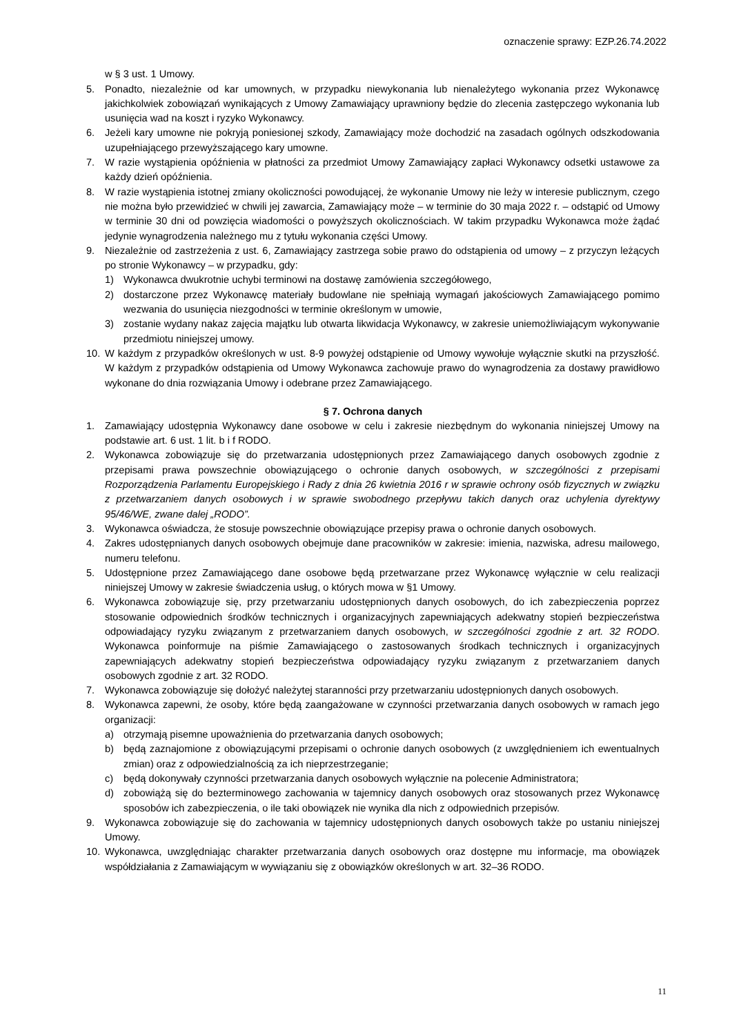oznaczenie sprawy: EZP.26.74.2022
w § 3 ust. 1 Umowy.
5. Ponadto, niezależnie od kar umownych, w przypadku niewykonania lub nienależytego wykonania przez Wykonawcę jakichkolwiek zobowiązań wynikających z Umowy Zamawiający uprawniony będzie do zlecenia zastępczego wykonania lub usunięcia wad na koszt i ryzyko Wykonawcy.
6. Jeżeli kary umowne nie pokryją poniesionej szkody, Zamawiający może dochodzić na zasadach ogólnych odszkodowania uzupełniającego przewyższającego kary umowne.
7. W razie wystąpienia opóźnienia w płatności za przedmiot Umowy Zamawiający zapłaci Wykonawcy odsetki ustawowe za każdy dzień opóźnienia.
8. W razie wystąpienia istotnej zmiany okoliczności powodującej, że wykonanie Umowy nie leży w interesie publicznym, czego nie można było przewidzieć w chwili jej zawarcia, Zamawiający może – w terminie do 30 maja 2022 r. – odstąpić od Umowy w terminie 30 dni od powzięcia wiadomości o powyższych okolicznościach. W takim przypadku Wykonawca może żądać jedynie wynagrodzenia należnego mu z tytułu wykonania części Umowy.
9. Niezależnie od zastrzeżenia z ust. 6, Zamawiający zastrzega sobie prawo do odstąpienia od umowy – z przyczyn leżących po stronie Wykonawcy – w przypadku, gdy:
1) Wykonawca dwukrotnie uchybi terminowi na dostawę zamówienia szczegółowego,
2) dostarczone przez Wykonawcę materiały budowlane nie spełniają wymagań jakościowych Zamawiającego pomimo wezwania do usunięcia niezgodności w terminie określonym w umowie,
3) zostanie wydany nakaz zajęcia majątku lub otwarta likwidacja Wykonawcy, w zakresie uniemożliwiającym wykonywanie przedmiotu niniejszej umowy.
10. W każdym z przypadków określonych w ust. 8-9 powyżej odstąpienie od Umowy wywołuje wyłącznie skutki na przyszłość. W każdym z przypadków odstąpienia od Umowy Wykonawca zachowuje prawo do wynagrodzenia za dostawy prawidłowo wykonane do dnia rozwiązania Umowy i odebrane przez Zamawiającego.
§ 7. Ochrona danych
1. Zamawiający udostępnia Wykonawcy dane osobowe w celu i zakresie niezbędnym do wykonania niniejszej Umowy na podstawie art. 6 ust. 1 lit. b i f RODO.
2. Wykonawca zobowiązuje się do przetwarzania udostępnionych przez Zamawiającego danych osobowych zgodnie z przepisami prawa powszechnie obowiązującego o ochronie danych osobowych, w szczególności z przepisami Rozporządzenia Parlamentu Europejskiego i Rady z dnia 26 kwietnia 2016 r w sprawie ochrony osób fizycznych w związku z przetwarzaniem danych osobowych i w sprawie swobodnego przepływu takich danych oraz uchylenia dyrektywy 95/46/WE, zwane dalej „RODO”.
3. Wykonawca oświadcza, że stosuje powszechnie obowiązujące przepisy prawa o ochronie danych osobowych.
4. Zakres udostępnianych danych osobowych obejmuje dane pracowników w zakresie: imienia, nazwiska, adresu mailowego, numeru telefonu.
5. Udostępnione przez Zamawiającego dane osobowe będą przetwarzane przez Wykonawcę wyłącznie w celu realizacji niniejszej Umowy w zakresie świadczenia usług, o których mowa w §1 Umowy.
6. Wykonawca zobowiązuje się, przy przetwarzaniu udostępnionych danych osobowych, do ich zabezpieczenia poprzez stosowanie odpowiednich środków technicznych i organizacyjnych zapewniających adekwatny stopień bezpieczeństwa odpowiadający ryzyku związanym z przetwarzaniem danych osobowych, w szczególności zgodnie z art. 32 RODO. Wykonawca poinformuje na piśmie Zamawiającego o zastosowanych środkach technicznych i organizacyjnych zapewniających adekwatny stopień bezpieczeństwa odpowiadający ryzyku związanym z przetwarzaniem danych osobowych zgodnie z art. 32 RODO.
7. Wykonawca zobowiązuje się dołożyć należytej staranności przy przetwarzaniu udostępnionych danych osobowych.
8. Wykonawca zapewni, że osoby, które będą zaangażowane w czynności przetwarzania danych osobowych w ramach jego organizacji:
a) otrzymają pisemne upoważnienia do przetwarzania danych osobowych;
b) będą zaznajomione z obowiązującymi przepisami o ochronie danych osobowych (z uwzględnieniem ich ewentualnych zmian) oraz z odpowiedzialnością za ich nieprzestrzeganie;
c) będą dokonywały czynności przetwarzania danych osobowych wyłącznie na polecenie Administratora;
d) zobowiążą się do bezterminowego zachowania w tajemnicy danych osobowych oraz stosowanych przez Wykonawcę sposobów ich zabezpieczenia, o ile taki obowiązek nie wynika dla nich z odpowiednich przepisów.
9. Wykonawca zobowiązuje się do zachowania w tajemnicy udostępnionych danych osobowych także po ustaniu niniejszej Umowy.
10. Wykonawca, uwzględniając charakter przetwarzania danych osobowych oraz dostępne mu informacje, ma obowiązek współdziałania z Zamawiającym w wywiązaniu się z obowiązków określonych w art. 32–36 RODO.
11